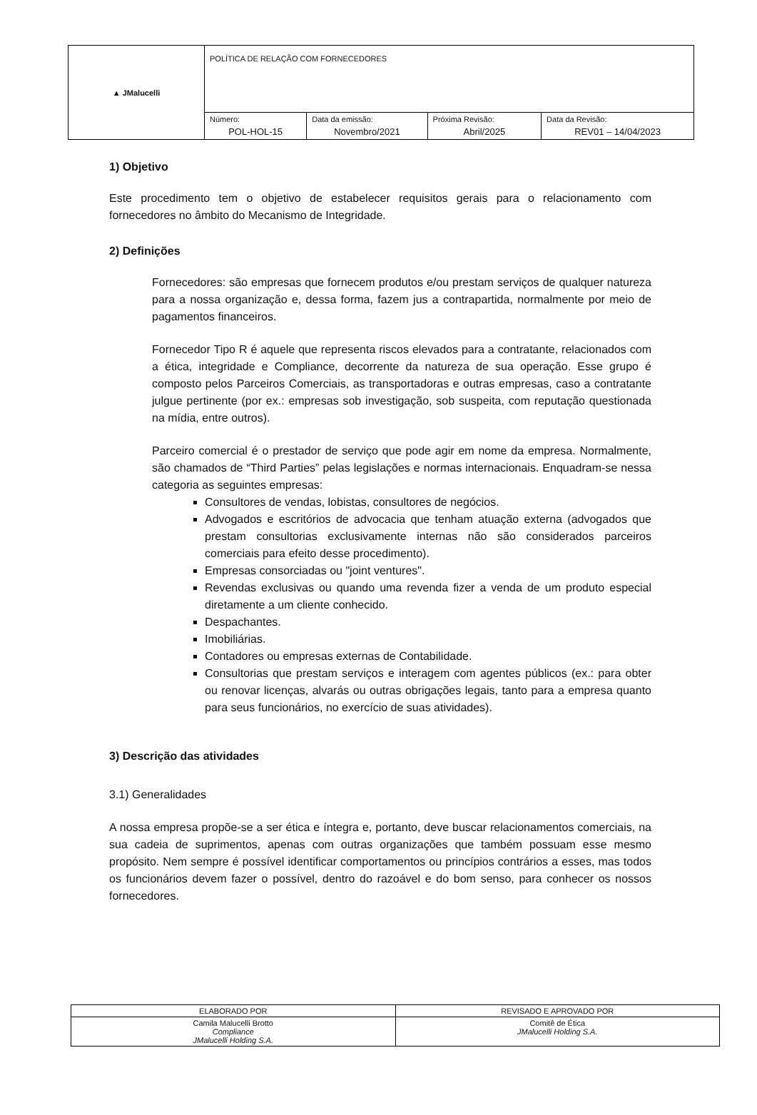| ▲ JMalucelli | POLÍTICA DE RELAÇÃO COM FORNECEDORES | | | |
| | Número: POL-HOL-15 | Data da emissão: Novembro/2021 | Próxima Revisão: Abril/2025 | Data da Revisão: REV01 – 14/04/2023 |
1) Objetivo
Este procedimento tem o objetivo de estabelecer requisitos gerais para o relacionamento com fornecedores no âmbito do Mecanismo de Integridade.
2) Definições
Fornecedores: são empresas que fornecem produtos e/ou prestam serviços de qualquer natureza para a nossa organização e, dessa forma, fazem jus a contrapartida, normalmente por meio de pagamentos financeiros.
Fornecedor Tipo R é aquele que representa riscos elevados para a contratante, relacionados com a ética, integridade e Compliance, decorrente da natureza de sua operação. Esse grupo é composto pelos Parceiros Comerciais, as transportadoras e outras empresas, caso a contratante julgue pertinente (por ex.: empresas sob investigação, sob suspeita, com reputação questionada na mídia, entre outros).
Parceiro comercial é o prestador de serviço que pode agir em nome da empresa. Normalmente, são chamados de “Third Parties” pelas legislações e normas internacionais. Enquadram-se nessa categoria as seguintes empresas:
Consultores de vendas, lobistas, consultores de negócios.
Advogados e escritórios de advocacia que tenham atuação externa (advogados que prestam consultorias exclusivamente internas não são considerados parceiros comerciais para efeito desse procedimento).
Empresas consorciadas ou "joint ventures".
Revendas exclusivas ou quando uma revenda fizer a venda de um produto especial diretamente a um cliente conhecido.
Despachantes.
Imobiliárias.
Contadores ou empresas externas de Contabilidade.
Consultorias que prestam serviços e interagem com agentes públicos (ex.: para obter ou renovar licenças, alvarás ou outras obrigações legais, tanto para a empresa quanto para seus funcionários, no exercício de suas atividades).
3) Descrição das atividades
3.1) Generalidades
A nossa empresa propõe-se a ser ética e íntegra e, portanto, deve buscar relacionamentos comerciais, na sua cadeia de suprimentos, apenas com outras organizações que também possuam esse mesmo propósito. Nem sempre é possível identificar comportamentos ou princípios contrários a esses, mas todos os funcionários devem fazer o possível, dentro do razoável e do bom senso, para conhecer os nossos fornecedores.
| ELABORADO POR | REVISADO E APROVADO POR |
| Camila Malucelli Brotto Compliance JMalucelli Holding S.A. | Comitê de Ética JMalucelli Holding S.A. |